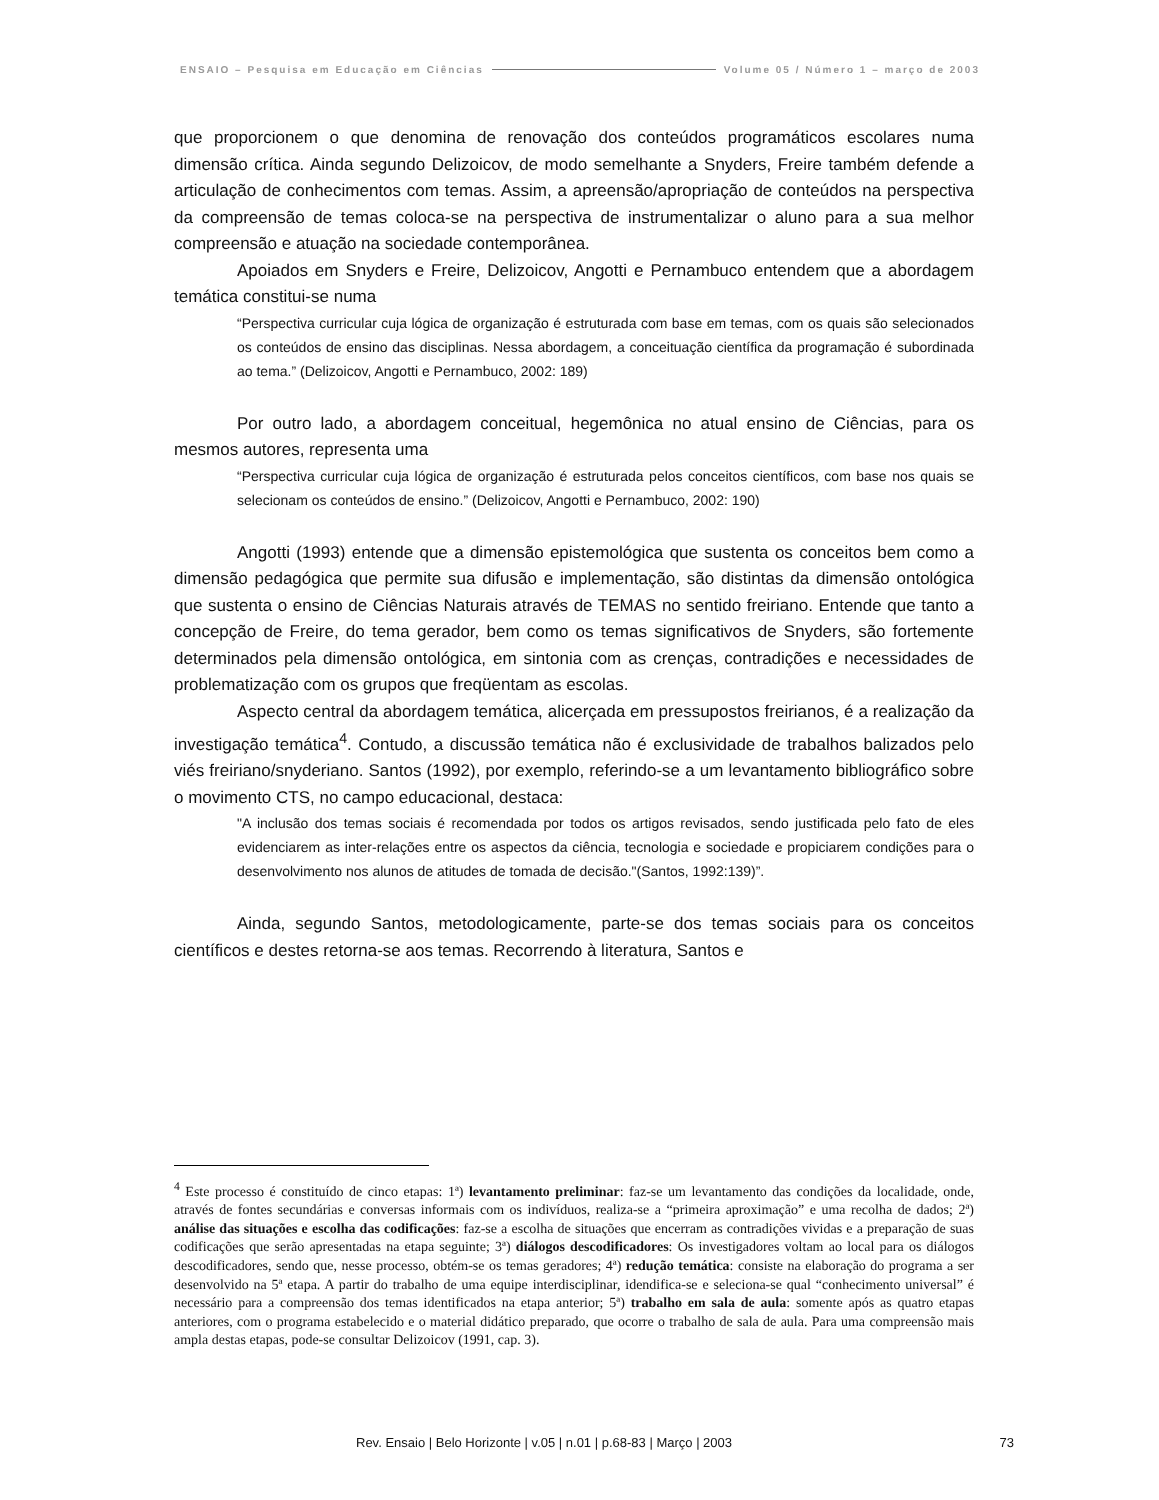ENSAIO – Pesquisa em Educação em Ciências Volume 05 / Número 1 – março de 2003
que proporcionem o que denomina de renovação dos conteúdos programáticos escolares numa dimensão crítica. Ainda segundo Delizoicov, de modo semelhante a Snyders, Freire também defende a articulação de conhecimentos com temas. Assim, a apreensão/apropriação de conteúdos na perspectiva da compreensão de temas coloca-se na perspectiva de instrumentalizar o aluno para a sua melhor compreensão e atuação na sociedade contemporânea.
Apoiados em Snyders e Freire, Delizoicov, Angotti e Pernambuco entendem que a abordagem temática constitui-se numa
“Perspectiva curricular cuja lógica de organização é estruturada com base em temas, com os quais são selecionados os conteúdos de ensino das disciplinas. Nessa abordagem, a conceituação científica da programação é subordinada ao tema.” (Delizoicov, Angotti e Pernambuco, 2002: 189)
Por outro lado, a abordagem conceitual, hegemônica no atual ensino de Ciências, para os mesmos autores, representa uma
“Perspectiva curricular cuja lógica de organização é estruturada pelos conceitos científicos, com base nos quais se selecionam os conteúdos de ensino.” (Delizoicov, Angotti e Pernambuco, 2002: 190)
Angotti (1993) entende que a dimensão epistemológica que sustenta os conceitos bem como a dimensão pedagógica que permite sua difusão e implementação, são distintas da dimensão ontológica que sustenta o ensino de Ciências Naturais através de TEMAS no sentido freiriano. Entende que tanto a concepção de Freire, do tema gerador, bem como os temas significativos de Snyders, são fortemente determinados pela dimensão ontológica, em sintonia com as crenças, contradições e necessidades de problematização com os grupos que freqüentam as escolas.
Aspecto central da abordagem temática, alicerçada em pressupostos freirianos, é a realização da investigação temática<sup>4</sup>. Contudo, a discussão temática não é exclusividade de trabalhos balizados pelo viés freiriano/snyderiano. Santos (1992), por exemplo, referindo-se a um levantamento bibliográfico sobre o movimento CTS, no campo educacional, destaca:
"A inclusão dos temas sociais é recomendada por todos os artigos revisados, sendo justificada pelo fato de eles evidenciarem as inter-relações entre os aspectos da ciência, tecnologia e sociedade e propiciarem condições para o desenvolvimento nos alunos de atitudes de tomada de decisão."(Santos, 1992:139)”.
Ainda, segundo Santos, metodologicamente, parte-se dos temas sociais para os conceitos científicos e destes retorna-se aos temas. Recorrendo à literatura, Santos e
<sup>4</sup> Este processo é constituído de cinco etapas: 1ª) levantamento preliminar: faz-se um levantamento das condições da localidade, onde, através de fontes secundárias e conversas informais com os indivíduos, realiza-se a “primeira aproximação” e uma recolha de dados; 2ª) análise das situações e escolha das codificações: faz-se a escolha de situações que encerram as contradições vividas e a preparação de suas codificações que serão apresentadas na etapa seguinte; 3ª) diálogos descodificadores: Os investigadores voltam ao local para os diálogos descodificadores, sendo que, nesse processo, obtém-se os temas geradores; 4ª) redução temática: consiste na elaboração do programa a ser desenvolvido na 5ª etapa. A partir do trabalho de uma equipe interdisciplinar, idendifica-se e seleciona-se qual “conhecimento universal” é necessário para a compreensão dos temas identificados na etapa anterior; 5ª) trabalho em sala de aula: somente após as quatro etapas anteriores, com o programa estabelecido e o material didático preparado, que ocorre o trabalho de sala de aula. Para uma compreensão mais ampla destas etapas, pode-se consultar Delizoicov (1991, cap. 3).
Rev. Ensaio | Belo Horizonte | v.05 | n.01 | p.68-83 | Março | 2003 73